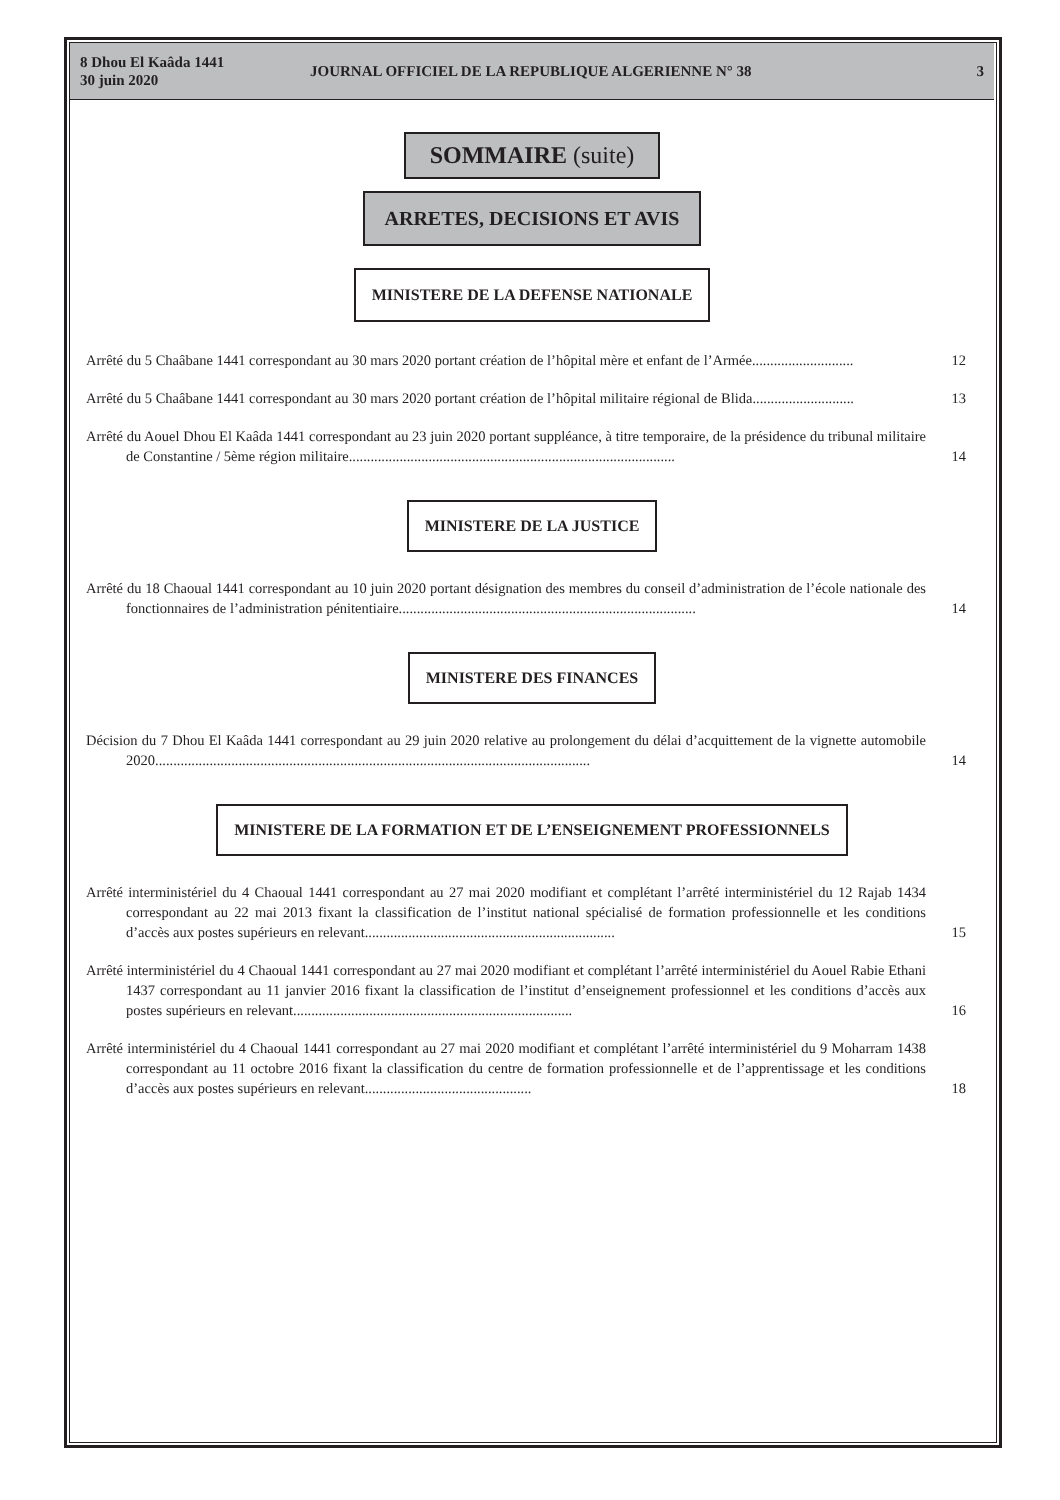8 Dhou El Kaâda 1441
30 juin 2020
JOURNAL OFFICIEL DE LA REPUBLIQUE ALGERIENNE N° 38
3
SOMMAIRE (suite)
ARRETES, DECISIONS ET AVIS
MINISTERE DE LA DEFENSE NATIONALE
Arrêté du 5 Chaâbane 1441 correspondant au 30 mars 2020 portant création de l’hôpital mère et enfant de l’Armée............................
12
Arrêté du 5 Chaâbane 1441 correspondant au 30 mars 2020 portant création de l’hôpital militaire régional de Blida............................
13
Arrêté du Aouel Dhou El Kaâda 1441 correspondant au 23 juin 2020 portant suppléance, à titre temporaire, de la présidence du tribunal militaire de Constantine / 5ème région militaire..........................................................................................
14
MINISTERE DE LA JUSTICE
Arrêté du 18 Chaoual 1441 correspondant au 10 juin 2020 portant désignation des membres du conseil d’administration de l’école nationale des fonctionnaires de l’administration pénitentiaire..................................................................................
14
MINISTERE DES FINANCES
Décision du 7 Dhou El Kaâda 1441 correspondant au 29 juin 2020 relative au prolongement du délai d’acquittement de la vignette automobile 2020........................................................................................................................
14
MINISTERE DE LA FORMATION ET DE L’ENSEIGNEMENT PROFESSIONNELS
Arrêté interministériel du 4 Chaoual 1441 correspondant au 27 mai 2020 modifiant et complétant l’arrêté interministériel du 12 Rajab 1434 correspondant au 22 mai 2013 fixant la classification de l’institut national spécialisé de formation professionnelle et les conditions d’accès aux postes supérieurs en relevant.....................................................................
15
Arrêté interministériel du 4 Chaoual 1441 correspondant au 27 mai 2020 modifiant et complétant l’arrêté interministériel du Aouel Rabie Ethani 1437 correspondant au 11 janvier 2016 fixant la classification de l’institut d’enseignement professionnel et les conditions d’accès aux postes supérieurs en relevant.............................................................................
16
Arrêté interministériel du 4 Chaoual 1441 correspondant au 27 mai 2020 modifiant et complétant l’arrêté interministériel du 9 Moharram 1438 correspondant au 11 octobre 2016 fixant la classification du centre de formation professionnelle et de l’apprentissage et les conditions d’accès aux postes supérieurs en relevant..............................................
18